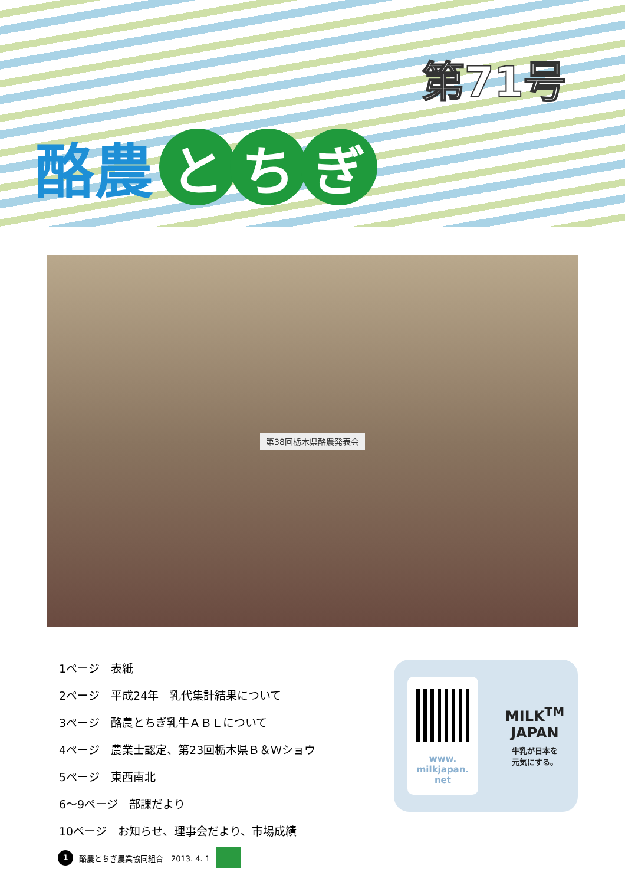第71号
酪農
と ち ぎ
第38回栃木県酪農発表会
1ページ　表紙
2ページ　平成24年　乳代集計結果について
3ページ　酪農とちぎ乳牛ＡＢＬについて
4ページ　農業士認定、第23回栃木県Ｂ＆Ｗショウ
5ページ　東西南北
6～9ページ　部課だより
10ページ　お知らせ、理事会だより、市場成績
www.
milkjapan.
net
MILK<sup>TM</sup>
JAPAN
牛乳が日本を
元気にする。
1
酪農とちぎ農業協同組合　2013. 4. 1